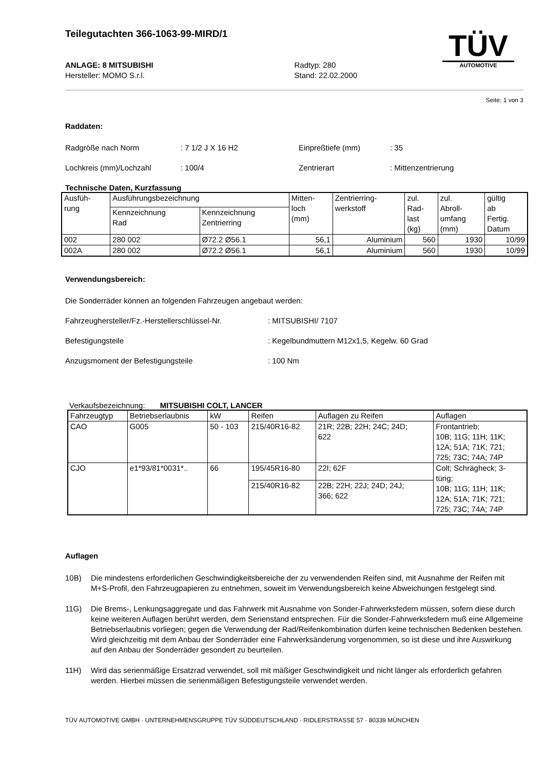Teilegutachten 366-1063-99-MIRD/1
TÜV
AUTOMOTIVE
ANLAGE: 8 MITSUBISHI
Hersteller: MOMO S.r.l.
Radtyp: 280
Stand: 22.02.2000
Seite: 1 von 3
Raddaten:
Radgröße nach Norm: 7 1/2 J X 16 H2 Einpreßtiefe (mm): 35
Lochkreis (mm)/Lochzahl: 100/4 Zentrierart: Mittenzentrierung
Technische Daten, Kurzfassung
| Ausfüh- rung | Ausführungsbezeichnung | | Mitten- loch (mm) | Zentrierring- werkstoff | zul. Rad- last (kg) | zul. Abroll- umfang (mm) | gültig ab Fertig. Datum |
| --- | --- | --- | --- | --- | --- | --- | --- |
| | Kennzeichnung Rad | Kennzeichnung Zentrierring | | | | | |
| 002 | 280 002 | Ø72.2 Ø56.1 | 56,1 | Aluminium | 560 | 1930 | 10/99 |
| 002A | 280 002 | Ø72.2 Ø56.1 | 56,1 | Aluminium | 560 | 1930 | 10/99 |
Verwendungsbereich:
Die Sonderräder können an folgenden Fahrzeugen angebaut werden:
Fahrzeughersteller/Fz.-Herstellerschlüssel-Nr.: MITSUBISHI/ 7107
Befestigungsteile: Kegelbundmuttern M12x1,5, Kegelw. 60 Grad
Anzugsmoment der Befestigungsteile: 100 Nm
Verkaufsbezeichnung: MITSUBISHI COLT, LANCER
| Fahrzeugtyp | Betriebserlaubnis | kW | Reifen | Auflagen zu Reifen | Auflagen |
| --- | --- | --- | --- | --- | --- |
| CAO | G005 | 50 - 103 | 215/40R16-82 | 21R; 22B; 22H; 24C; 24D; 622 | Frontantrieb; 10B; 11G; 11H; 11K; 12A; 51A; 71K; 721; 725; 73C; 74A; 74P |
| CJO | e1*93/81*0031*.. | 66 | 195/45R16-80 | 22I; 62F | Colt; Schrägheck; 3- türig; 10B; 11G; 11H; 11K; 12A; 51A; 71K; 721; 725; 73C; 74A; 74P |
| | | | 215/40R16-82 | 22B; 22H; 22J; 24D; 24J; 366; 622 | |
Auflagen
10B) Die mindestens erforderlichen Geschwindigkeitsbereiche der zu verwendenden Reifen sind, mit Ausnahme der Reifen mit M+S-Profil, den Fahrzeugpapieren zu entnehmen, soweit im Verwendungsbereich keine Abweichungen festgelegt sind.
11G) Die Brems-, Lenkungsaggregate und das Fahrwerk mit Ausnahme von Sonder-Fahrwerksfedern müssen, sofern diese durch keine weiteren Auflagen berührt werden, dem Serienstand entsprechen. Für die Sonder-Fahrwerksfedern muß eine Allgemeine Betriebserlaubnis vorliegen; gegen die Verwendung der Rad/Reifenkombination dürfen keine technischen Bedenken bestehen. Wird gleichzeitig mit dem Anbau der Sonderräder eine Fahrwerksänderung vorgenommen, so ist diese und ihre Auswirkung auf den Anbau der Sonderräder gesondert zu beurteilen.
11H) Wird das serienmäßige Ersatzrad verwendet, soll mit mäßiger Geschwindigkeit und nicht länger als erforderlich gefahren werden. Hierbei müssen die serienmäßigen Befestigungsteile verwendet werden.
TÜV AUTOMOTIVE GMBH · UNTERNEHMENSGRUPPE TÜV SÜDDEUTSCHLAND · RIDLERSTRASSE 57 · 80339 MÜNCHEN